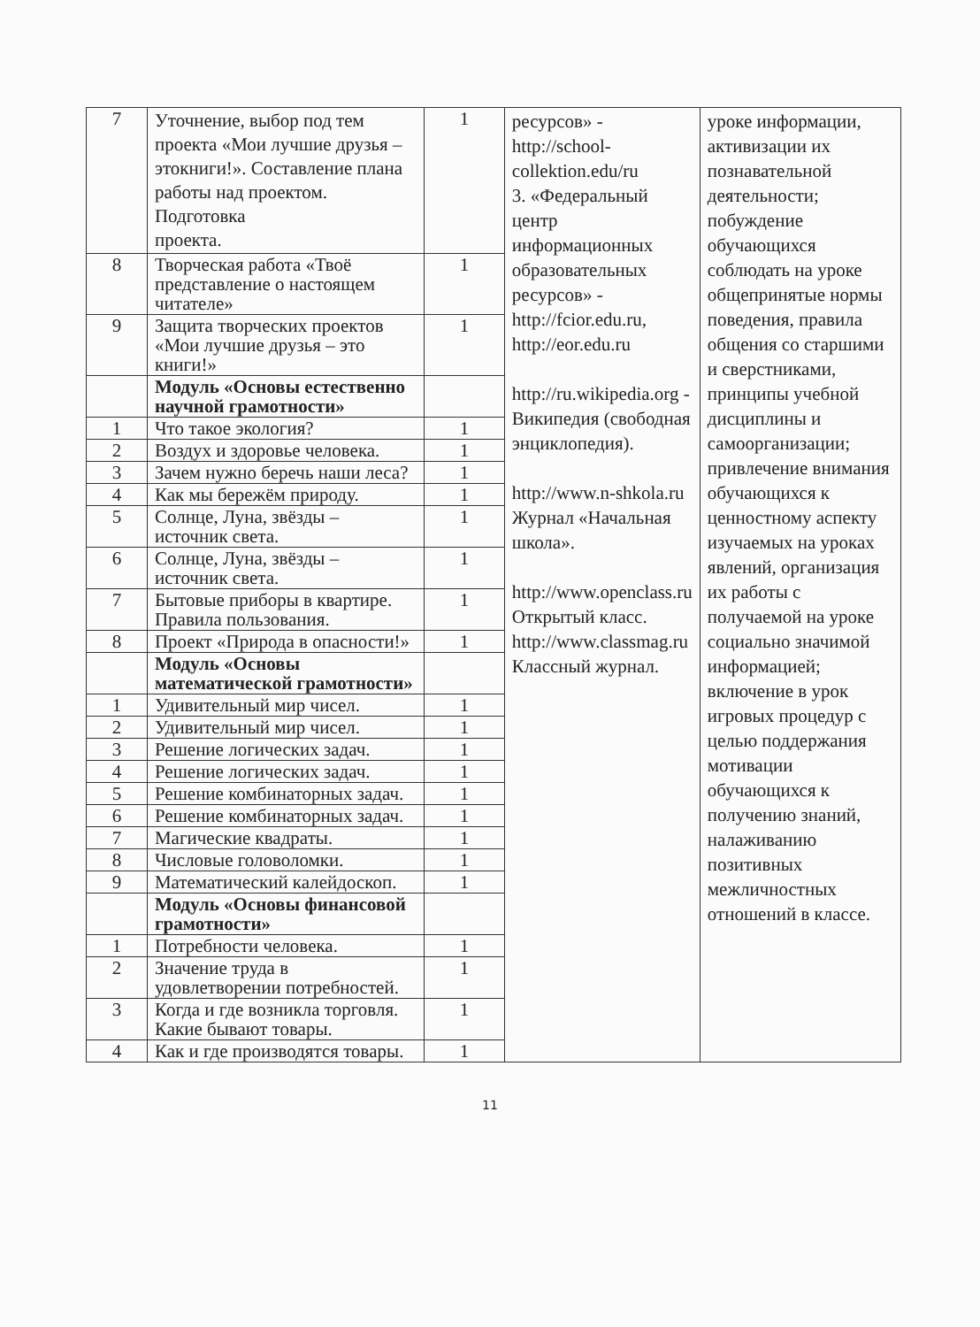| 7 | Уточнение, выбор под тем проекта «Мои лучшие друзья – этокниги!». Составление плана работы над проектом. Подготовка проекта. | 1 | ресурсов» - http://school-collektion.edu/ru 3. «Федеральный центр информационных образовательных ресурсов» - http://fcior.edu.ru , http://eor.edu.ru http://ru.wikipedia.org - Википедия (свободная энциклопедия). http://www.n-shkola.ru Журнал «Начальная школа». http://www.openclass.ru Открытый класс. http://www.classmag.ru Классный журнал. | уроке информации, активизации их познавательной деятельности; побуждение обучающихся соблюдать на уроке общепринятые нормы поведения, правила общения со старшими и сверстниками, принципы учебной дисциплины и самоорганизации; привлечение внимания обучающихся к ценностному аспекту изучаемых на уроках явлений, организация их работы с получаемой на уроке социально значимой информацией; включение в урок игровых процедур с целью поддержания мотивации обучающихся к получению знаний, налаживанию позитивных межличностных отношений в классе. |
| 8 | Творческая работа «Твоё представление о настоящем читателе» | 1 | | |
| 9 | Защита творческих проектов «Мои лучшие друзья – это книги!» | 1 | | |
| | Модуль «Основы естественно научной грамотности» | | | |
| 1 | Что такое экология? | 1 | | |
| 2 | Воздух и здоровье человека. | 1 | | |
| 3 | Зачем нужно беречь наши леса? | 1 | | |
| 4 | Как мы бережём природу. | 1 | | |
| 5 | Солнце, Луна, звёзды – источник света. | 1 | | |
| 6 | Солнце, Луна, звёзды – источник света. | 1 | | |
| 7 | Бытовые приборы в квартире. Правила пользования. | 1 | | |
| 8 | Проект «Природа в опасности!» | 1 | | |
| | Модуль «Основы математической грамотности» | | | |
| 1 | Удивительный мир чисел. | 1 | | |
| 2 | Удивительный мир чисел. | 1 | | |
| 3 | Решение логических задач. | 1 | | |
| 4 | Решение логических задач. | 1 | | |
| 5 | Решение комбинаторных задач. | 1 | | |
| 6 | Решение комбинаторных задач. | 1 | | |
| 7 | Магические квадраты. | 1 | | |
| 8 | Числовые головоломки. | 1 | | |
| 9 | Математический калейдоскоп. | 1 | | |
| | Модуль «Основы финансовой грамотности» | | | |
| 1 | Потребности человека. | 1 | | |
| 2 | Значение труда в удовлетворении потребностей. | 1 | | |
| 3 | Когда и где возникла торговля. Какие бывают товары. | 1 | | |
| 4 | Как и где производятся товары. | 1 | | |
11